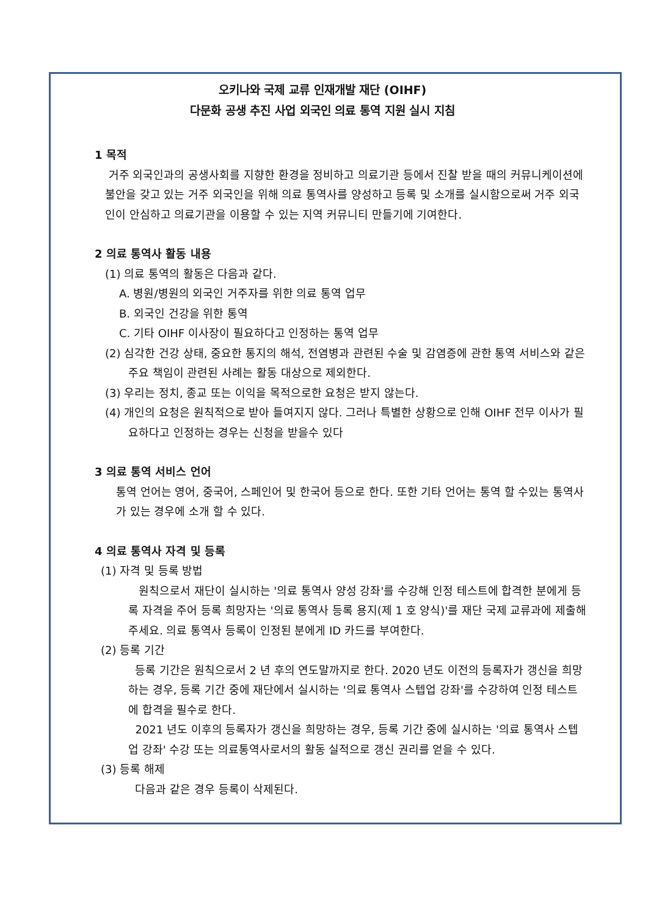오키나와 국제 교류 인재개발 재단 (OIHF)
다문화 공생 추진 사업 외국인 의료 통역 지원 실시 지침
1 목적
거주 외국인과의 공생사회를 지향한 환경을 정비하고 의료기관 등에서 진찰 받을 때의 커뮤니케이션에 불안을 갖고 있는 거주 외국인을 위해 의료 통역사를 양성하고 등록 및 소개를 실시함으로써 거주 외국인이 안심하고 의료기관을 이용할 수 있는 지역 커뮤니티 만들기에 기여한다.
2 의료 통역사 활동 내용
(1) 의료 통역의 활동은 다음과 같다.
A. 병원/병원의 외국인 거주자를 위한 의료 통역 업무
B. 외국인 건강을 위한 통역
C. 기타 OIHF 이사장이 필요하다고 인정하는 통역 업무
(2) 심각한 건강 상태, 중요한 통지의 해석, 전염병과 관련된 수술 및 감염증에 관한 통역 서비스와 같은 주요 책임이 관련된 사례는 활동 대상으로 제외한다.
(3) 우리는 정치, 종교 또는 이익을 목적으로한 요청은 받지 않는다.
(4) 개인의 요청은 원칙적으로 받아 들여지지 않다. 그러나 특별한 상황으로 인해 OIHF 전무 이사가 필요하다고 인정하는 경우는 신청을 받을수 있다
3 의료 통역 서비스 언어
통역 언어는 영어, 중국어, 스페인어 및 한국어 등으로 한다. 또한 기타 언어는 통역 할 수있는 통역사가 있는 경우에 소개 할 수 있다.
4 의료 통역사 자격 및 등록
(1) 자격 및 등록 방법
원칙으로서 재단이 실시하는 '의료 통역사 양성 강좌'를 수강해 인정 테스트에 합격한 분에게 등록 자격을 주어 등록 희망자는 '의료 통역사 등록 용지(제 1 호 양식)'를 재단 국제 교류과에 제출해 주세요. 의료 통역사 등록이 인정된 분에게 ID 카드를 부여한다.
(2) 등록 기간
등록 기간은 원칙으로서 2 년 후의 연도말까지로 한다. 2020 년도 이전의 등록자가 갱신을 희망하는 경우, 등록 기간 중에 재단에서 실시하는 '의료 통역사 스텝업 강좌'를 수강하여 인정 테스트에 합격을 필수로 한다.
2021 년도 이후의 등록자가 갱신을 희망하는 경우, 등록 기간 중에 실시하는 '의료 통역사 스텝업 강좌' 수강 또는 의료통역사로서의 활동 실적으로 갱신 권리를 얻을 수 있다.
(3) 등록 해제
다음과 같은 경우 등록이 삭제된다.